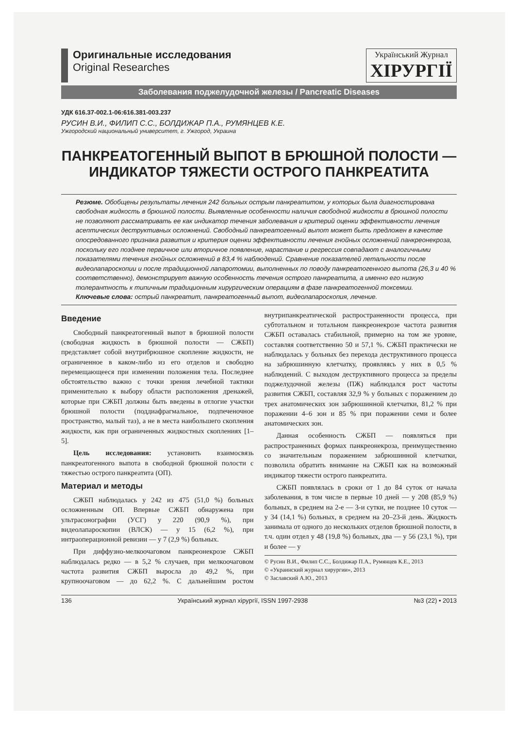Оригинальные исследования
Original Researches
Український Журнал
ХІРУРГІЇ
Заболевания поджелудочной железы / Pancreatic Diseases
УДК 616.37-002.1-06:616.381-003.237
РУСИН В.И., ФИЛИП С.С., БОЛДИЖАР П.А., РУМЯНЦЕВ К.Е.
Ужгородский национальный университет, г. Ужгород, Украина
ПАНКРЕАТОГЕННЫЙ ВЫПОТ В БРЮШНОЙ ПОЛОСТИ —
ИНДИКАТОР ТЯЖЕСТИ ОСТРОГО ПАНКРЕАТИТА
Резюме. Обобщены результаты лечения 242 больных острым панкреатитом, у которых была диагностирована свободная жидкость в брюшной полости. Выявленные особенности наличия свободной жидкости в брюшной полости не позволяют рассматривать ее как индикатор течения заболевания и критерий оценки эффективности лечения асептических деструктивных осложнений. Свободный панкреатогенный выпот может быть предложен в качестве опосредованного признака развития и критерия оценки эффективности лечения гнойных осложнений панкреонекроза, поскольку его позднее первичное или вторичное появление, нарастание и регрессия совпадают с аналогичными показателями течения гнойных осложнений в 83,4 % наблюдений. Сравнение показателей летальности после видеолапароскопии и после традиционной лапаротомии, выполненных по поводу панкреатогенного выпота (26,3 и 40 % соответственно), демонстрирует важную особенность течения острого панкреатита, а именно его низкую толерантность к типичным традиционным хирургическим операциям в фазе панкреатогенной токсемии.
Ключевые слова: острый панкреатит, панкреатогенный выпот, видеолапароскопия, лечение.
Введение
Свободный панкреатогенный выпот в брюшной полости (свободная жидкость в брюшной полости — СЖБП) представляет собой внутрибрюшное скопление жидкости, не ограниченное в каком-либо из его отделов и свободно перемещающееся при изменении положения тела. Последнее обстоятельство важно с точки зрения лечебной тактики применительно к выбору области расположения дренажей, которые при СЖБП должны быть введены в отлогие участки брюшной полости (поддиафрагмальное, подпеченочное пространство, малый таз), а не в места наибольшего скопления жидкости, как при ограниченных жидкостных скоплениях [1–5].
Цель исследования: установить взаимосвязь панкреатогенного выпота в свободной брюшной полости с тяжестью острого панкреатита (ОП).
Материал и методы
СЖБП наблюдалась у 242 из 475 (51,0 %) больных осложненным ОП. Впервые СЖБП обнаружена при ультрасонографии (УСГ) у 220 (90,9 %), при видеолапароскопии (ВЛСК) — у 15 (6,2 %), при интраоперационной ревизии — у 7 (2,9 %) больных.
При диффузно-мелкоочаговом панкреонекрозе СЖБП наблюдалась редко — в 5,2 % случаев, при мелкоочаговом частота развития СЖБП выросла до 49,2 %, при крупноочаговом — до 62,2 %. С дальнейшим ростом внутрипанкреатической распространенности процесса, при субтотальном и тотальном панкреонекрозе частота развития СЖБП оставалась стабильной, примерно на том же уровне, составляя соответственно 50 и 57,1 %. СЖБП практически не наблюдалась у больных без перехода деструктивного процесса на забрюшинную клетчатку, проявляясь у них в 0,5 % наблюдений. С выходом деструктивного процесса за пределы поджелудочной железы (ПЖ) наблюдался рост частоты развития СЖБП, составляя 32,9 % у больных с поражением до трех анатомических зон забрюшинной клетчатки, 81,2 % при поражении 4–6 зон и 85 % при поражении семи и более анатомических зон.
Данная особенность СЖБП — появляться при распространенных формах панкреонекроза, преимущественно со значительным поражением забрюшинной клетчатки, позволила обратить внимание на СЖБП как на возможный индикатор тяжести острого панкреатита.
СЖБП появлялась в сроки от 1 до 84 суток от начала заболевания, в том числе в первые 10 дней — у 208 (85,9 %) больных, в среднем на 2-е — 3-и сутки, не позднее 10 суток — у 34 (14,1 %) больных, в среднем на 20–23-й день. Жидкость занимала от одного до нескольких отделов брюшной полости, в т.ч. один отдел у 48 (19,8 %) больных, два — у 56 (23,1 %), три и более — у
© Русин В.И., Филип С.С., Болдижар П.А., Румянцев К.Е., 2013
© «Украинский журнал хирургии», 2013
© Заславский А.Ю., 2013
136 Український журнал хірургії, ISSN 1997-2938 №3 (22) • 2013